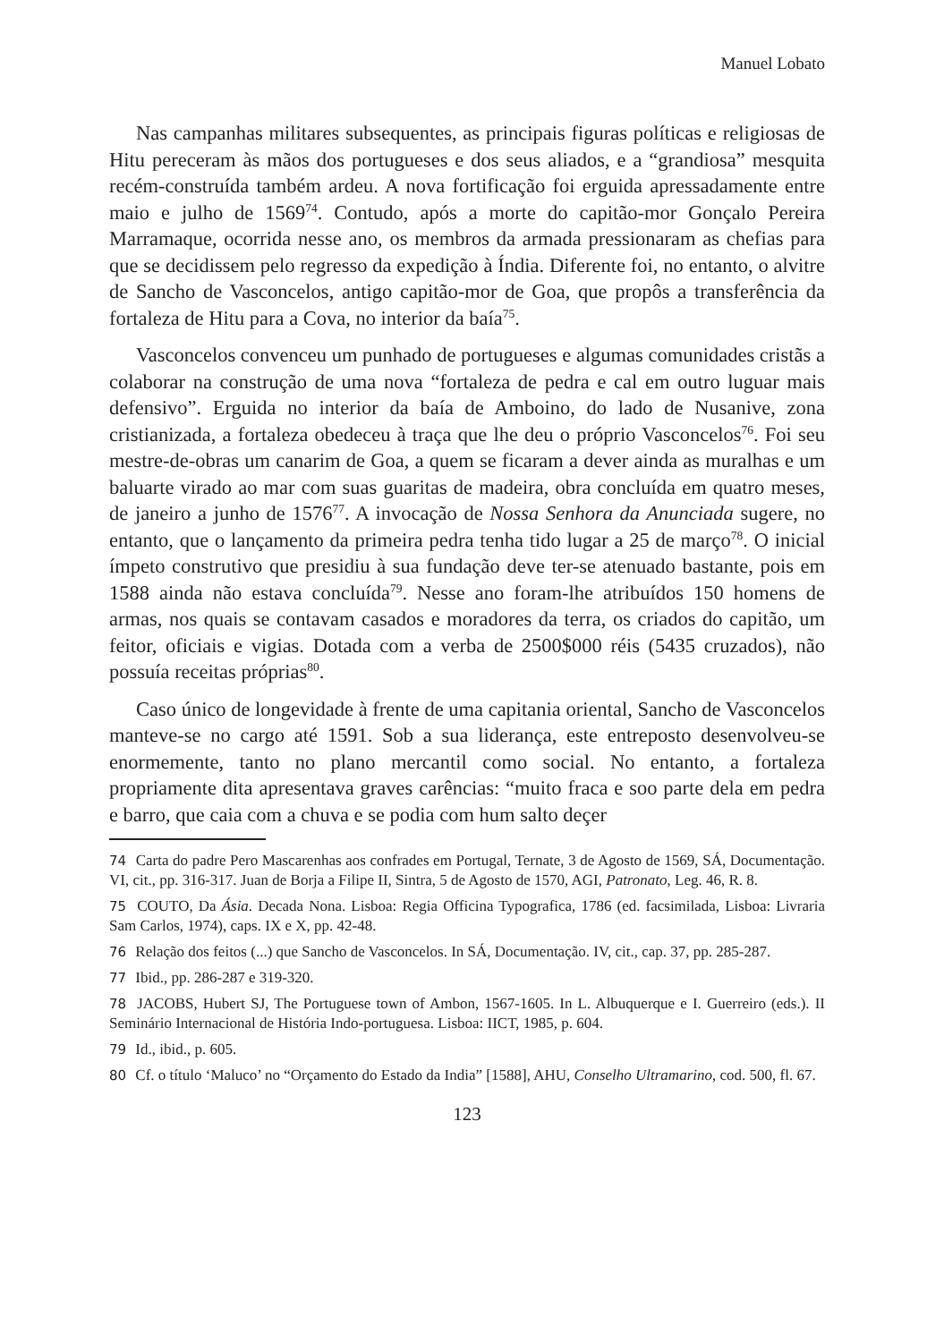Manuel Lobato
Nas campanhas militares subsequentes, as principais figuras políticas e religiosas de Hitu pereceram às mãos dos portugueses e dos seus aliados, e a “grandiosa” mesquita recém-construída também ardeu. A nova fortificação foi erguida apressadamente entre maio e julho de 1569<sup>74</sup>. Contudo, após a morte do capitão-mor Gonçalo Pereira Marramaque, ocorrida nesse ano, os membros da armada pressionaram as chefias para que se decidissem pelo regresso da expedição à Índia. Diferente foi, no entanto, o alvitre de Sancho de Vasconcelos, antigo capitão-mor de Goa, que propôs a transferência da fortaleza de Hitu para a Cova, no interior da baía<sup>75</sup>.
Vasconcelos convenceu um punhado de portugueses e algumas comunidades cristãs a colaborar na construção de uma nova “fortaleza de pedra e cal em outro luguar mais defensivo”. Erguida no interior da baía de Amboino, do lado de Nusanive, zona cristianizada, a fortaleza obedeceu à traça que lhe deu o próprio Vasconcelos<sup>76</sup>. Foi seu mestre-de-obras um canarim de Goa, a quem se ficaram a dever ainda as muralhas e um baluarte virado ao mar com suas guaritas de madeira, obra concluída em quatro meses, de janeiro a junho de 1576<sup>77</sup>. A invocação de Nossa Senhora da Anunciada sugere, no entanto, que o lançamento da primeira pedra tenha tido lugar a 25 de março<sup>78</sup>. O inicial ímpeto construtivo que presidiu à sua fundação deve ter-se atenuado bastante, pois em 1588 ainda não estava concluída<sup>79</sup>. Nesse ano foram-lhe atribuídos 150 homens de armas, nos quais se contavam casados e moradores da terra, os criados do capitão, um feitor, oficiais e vigias. Dotada com a verba de 2500$000 réis (5435 cruzados), não possuía receitas próprias<sup>80</sup>.
Caso único de longevidade à frente de uma capitania oriental, Sancho de Vasconcelos manteve-se no cargo até 1591. Sob a sua liderança, este entreposto desenvolveu-se enormemente, tanto no plano mercantil como social. No entanto, a fortaleza propriamente dita apresentava graves carências: “muito fraca e soo parte dela em pedra e barro, que caia com a chuva e se podia com hum salto deçer
74 Carta do padre Pero Mascarenhas aos confrades em Portugal, Ternate, 3 de Agosto de 1569, SÁ, Documentação. VI, cit., pp. 316-317. Juan de Borja a Filipe II, Sintra, 5 de Agosto de 1570, AGI, Patronato, Leg. 46, R. 8.
75 COUTO, Da Ásia. Decada Nona. Lisboa: Regia Officina Typografica, 1786 (ed. facsimilada, Lisboa: Livraria Sam Carlos, 1974), caps. IX e X, pp. 42-48.
76 Relação dos feitos (...) que Sancho de Vasconcelos. In SÁ, Documentação. IV, cit., cap. 37, pp. 285-287.
77 Ibid., pp. 286-287 e 319-320.
78 JACOBS, Hubert SJ, The Portuguese town of Ambon, 1567-1605. In L. Albuquerque e I. Guerreiro (eds.). II Seminário Internacional de História Indo-portuguesa. Lisboa: IICT, 1985, p. 604.
79 Id., ibid., p. 605.
80 Cf. o título ‘Maluco’ no “Orçamento do Estado da India” [1588], AHU, Conselho Ultramarino, cod. 500, fl. 67.
123